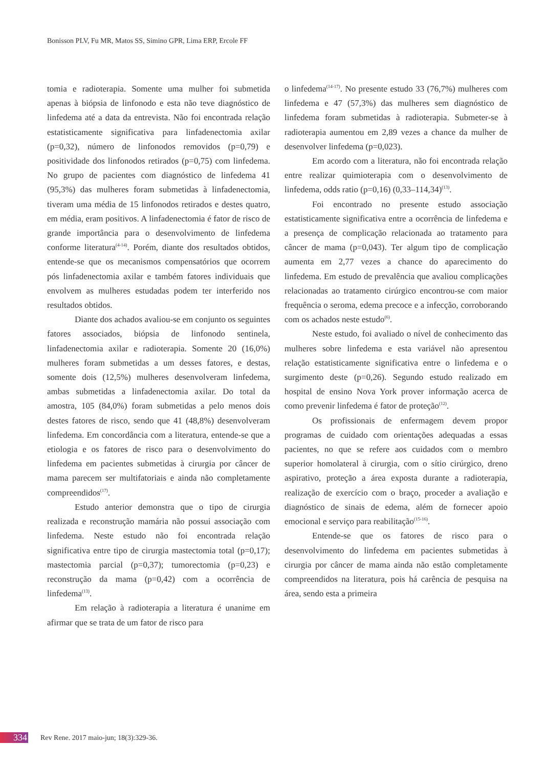Bonisson PLV, Fu MR, Matos SS, Simino GPR, Lima ERP, Ercole FF
tomia e radioterapia. Somente uma mulher foi submetida apenas à biópsia de linfonodo e esta não teve diagnóstico de linfedema até a data da entrevista. Não foi encontrada relação estatisticamente significativa para linfadenectomia axilar (p=0,32), número de linfonodos removidos (p=0,79) e positividade dos linfonodos retirados (p=0,75) com linfedema. No grupo de pacientes com diagnóstico de linfedema 41 (95,3%) das mulheres foram submetidas à linfadenectomia, tiveram uma média de 15 linfonodos retirados e destes quatro, em média, eram positivos. A linfadenectomia é fator de risco de grande importância para o desenvolvimento de linfedema conforme literatura<sup>(4-14)</sup>. Porém, diante dos resultados obtidos, entende-se que os mecanismos compensatórios que ocorrem pós linfadenectomia axilar e também fatores individuais que envolvem as mulheres estudadas podem ter interferido nos resultados obtidos.
Diante dos achados avaliou-se em conjunto os seguintes fatores associados, biópsia de linfonodo sentinela, linfadenectomia axilar e radioterapia. Somente 20 (16,0%) mulheres foram submetidas a um desses fatores, e destas, somente dois (12,5%) mulheres desenvolveram linfedema, ambas submetidas a linfadenectomia axilar. Do total da amostra, 105 (84,0%) foram submetidas a pelo menos dois destes fatores de risco, sendo que 41 (48,8%) desenvolveram linfedema. Em concordância com a literatura, entende-se que a etiologia e os fatores de risco para o desenvolvimento do linfedema em pacientes submetidas à cirurgia por câncer de mama parecem ser multifatoriais e ainda não completamente compreendidos<sup>(17)</sup>.
Estudo anterior demonstra que o tipo de cirurgia realizada e reconstrução mamária não possui associação com linfedema. Neste estudo não foi encontrada relação significativa entre tipo de cirurgia mastectomia total (p=0,17); mastectomia parcial (p=0,37); tumorectomia (p=0,23) e reconstrução da mama (p=0,42) com a ocorrência de linfedema<sup>(13)</sup>.
Em relação à radioterapia a literatura é unanime em afirmar que se trata de um fator de risco para
o linfedema<sup>(14-17)</sup>. No presente estudo 33 (76,7%) mulheres com linfedema e 47 (57,3%) das mulheres sem diagnóstico de linfedema foram submetidas à radioterapia. Submeter-se à radioterapia aumentou em 2,89 vezes a chance da mulher de desenvolver linfedema (p=0,023).
Em acordo com a literatura, não foi encontrada relação entre realizar quimioterapia com o desenvolvimento de linfedema, odds ratio (p=0,16) (0,33–114,34)<sup>(13)</sup>.
Foi encontrado no presente estudo associação estatisticamente significativa entre a ocorrência de linfedema e a presença de complicação relacionada ao tratamento para câncer de mama (p=0,043). Ter algum tipo de complicação aumenta em 2,77 vezes a chance do aparecimento do linfedema. Em estudo de prevalência que avaliou complicações relacionadas ao tratamento cirúrgico encontrou-se com maior frequência o seroma, edema precoce e a infecção, corroborando com os achados neste estudo<sup>(6)</sup>.
Neste estudo, foi avaliado o nível de conhecimento das mulheres sobre linfedema e esta variável não apresentou relação estatisticamente significativa entre o linfedema e o surgimento deste (p=0,26). Segundo estudo realizado em hospital de ensino Nova York prover informação acerca de como prevenir linfedema é fator de proteção<sup>(12)</sup>.
Os profissionais de enfermagem devem propor programas de cuidado com orientações adequadas a essas pacientes, no que se refere aos cuidados com o membro superior homolateral à cirurgia, com o sítio cirúrgico, dreno aspirativo, proteção a área exposta durante a radioterapia, realização de exercício com o braço, proceder a avaliação e diagnóstico de sinais de edema, além de fornecer apoio emocional e serviço para reabilitação<sup>(15-16)</sup>.
Entende-se que os fatores de risco para o desenvolvimento do linfedema em pacientes submetidas à cirurgia por câncer de mama ainda não estão completamente compreendidos na literatura, pois há carência de pesquisa na área, sendo esta a primeira
334 Rev Rene. 2017 maio-jun; 18(3):329-36.